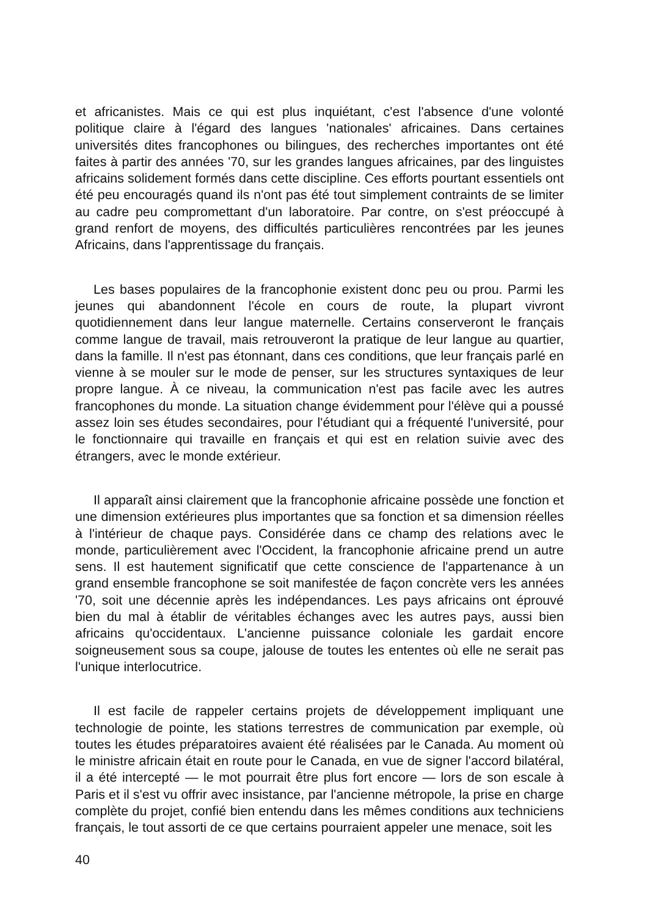et africanistes. Mais ce qui est plus inquiétant, c'est l'absence d'une volonté politique claire à l'égard des langues 'nationales' africaines. Dans certaines universités dites francophones ou bilingues, des recherches importantes ont été faites à partir des années '70, sur les grandes langues africaines, par des linguistes africains solidement formés dans cette discipline. Ces efforts pourtant essentiels ont été peu encouragés quand ils n'ont pas été tout simplement contraints de se limiter au cadre peu compromettant d'un laboratoire. Par contre, on s'est préoccupé à grand renfort de moyens, des difficultés particulières rencontrées par les jeunes Africains, dans l'apprentissage du français.
Les bases populaires de la francophonie existent donc peu ou prou. Parmi les jeunes qui abandonnent l'école en cours de route, la plupart vivront quotidiennement dans leur langue maternelle. Certains conserveront le français comme langue de travail, mais retrouveront la pratique de leur langue au quartier, dans la famille. Il n'est pas étonnant, dans ces conditions, que leur français parlé en vienne à se mouler sur le mode de penser, sur les structures syntaxiques de leur propre langue. À ce niveau, la communication n'est pas facile avec les autres francophones du monde. La situation change évidemment pour l'élève qui a poussé assez loin ses études secondaires, pour l'étudiant qui a fréquenté l'université, pour le fonctionnaire qui travaille en français et qui est en relation suivie avec des étrangers, avec le monde extérieur.
Il apparaît ainsi clairement que la francophonie africaine possède une fonction et une dimension extérieures plus importantes que sa fonction et sa dimension réelles à l'intérieur de chaque pays. Considérée dans ce champ des relations avec le monde, particulièrement avec l'Occident, la francophonie africaine prend un autre sens. Il est hautement significatif que cette conscience de l'appartenance à un grand ensemble francophone se soit manifestée de façon concrète vers les années '70, soit une décennie après les indépendances. Les pays africains ont éprouvé bien du mal à établir de véritables échanges avec les autres pays, aussi bien africains qu'occidentaux. L'ancienne puissance coloniale les gardait encore soigneusement sous sa coupe, jalouse de toutes les ententes où elle ne serait pas l'unique interlocutrice.
Il est facile de rappeler certains projets de développement impliquant une technologie de pointe, les stations terrestres de communication par exemple, où toutes les études préparatoires avaient été réalisées par le Canada. Au moment où le ministre africain était en route pour le Canada, en vue de signer l'accord bilatéral, il a été intercepté — le mot pourrait être plus fort encore — lors de son escale à Paris et il s'est vu offrir avec insistance, par l'ancienne métropole, la prise en charge complète du projet, confié bien entendu dans les mêmes conditions aux techniciens français, le tout assorti de ce que certains pourraient appeler une menace, soit les
40